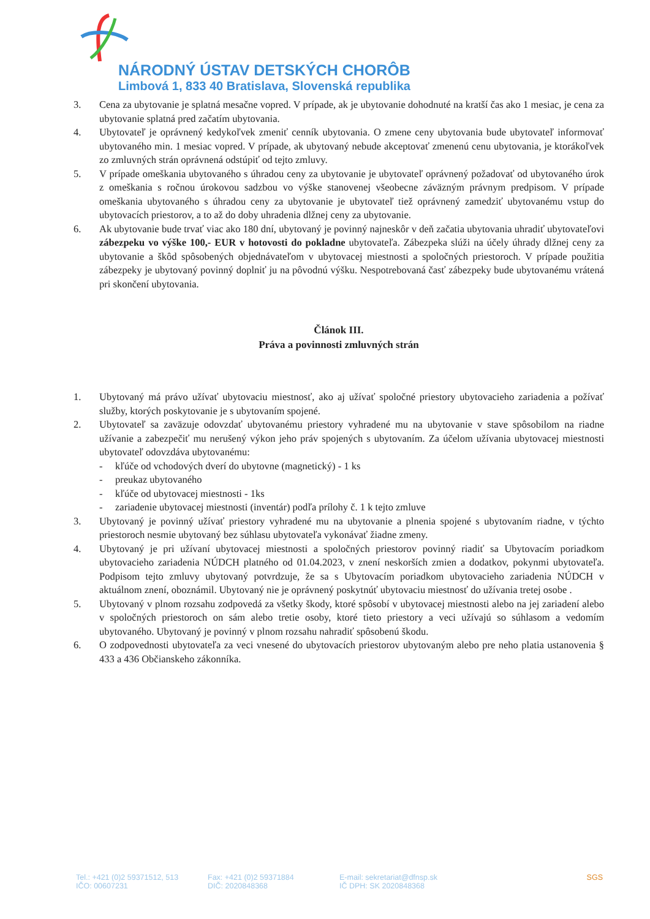NÁRODNÝ ÚSTAV DETSKÝCH CHORÔB
Limbová 1, 833 40 Bratislava, Slovenská republika
3. Cena za ubytovanie je splatná mesačne vopred. V prípade, ak je ubytovanie dohodnuté na kratší čas ako 1 mesiac, je cena za ubytovanie splatná pred začatím ubytovania.
4. Ubytovateľ je oprávnený kedykoľvek zmeniť cenník ubytovania. O zmene ceny ubytovania bude ubytovateľ informovať ubytovaného min. 1 mesiac vopred. V prípade, ak ubytovaný nebude akceptovať zmenenú cenu ubytovania, je ktorákoľvek zo zmluvných strán oprávnená odstúpiť od tejto zmluvy.
5. V prípade omeškania ubytovaného s úhradou ceny za ubytovanie je ubytovateľ oprávnený požadovať od ubytovaného úrok z omeškania s ročnou úrokovou sadzbou vo výške stanovenej všeobecne záväzným právnym predpisom. V prípade omeškania ubytovaného s úhradou ceny za ubytovanie je ubytovateľ tiež oprávnený zamedziť ubytovanému vstup do ubytovacích priestorov, a to až do doby uhradenia dlžnej ceny za ubytovanie.
6. Ak ubytovanie bude trvať viac ako 180 dní, ubytovaný je povinný najneskôr v deň začatia ubytovania uhradiť ubytovateľovi zábezpeku vo výške 100,- EUR v hotovosti do pokladne ubytovateľa. Zábezpeka slúži na účely úhrady dlžnej ceny za ubytovanie a škôd spôsobených objednávateľom v ubytovacej miestnosti a spoločných priestoroch. V prípade použitia zábezpeky je ubytovaný povinný doplniť ju na pôvodnú výšku. Nespotrebovaná časť zábezpeky bude ubytovanému vrátená pri skončení ubytovania.
Článok III.
Práva a povinnosti zmluvných strán
1. Ubytovaný má právo užívať ubytovaciu miestnosť, ako aj užívať spoločné priestory ubytovacieho zariadenia a požívať služby, ktorých poskytovanie je s ubytovaním spojené.
2. Ubytovateľ sa zaväzuje odovzdať ubytovanému priestory vyhradené mu na ubytovanie v stave spôsobilom na riadne užívanie a zabezpečiť mu nerušený výkon jeho práv spojených s ubytovaním. Za účelom užívania ubytovacej miestnosti ubytovateľ odovzdáva ubytovanému:
- kľúče od vchodových dverí do ubytovne (magnetický) - 1 ks
- preukaz ubytovaného
- kľúče od ubytovacej miestnosti - 1ks
- zariadenie ubytovacej miestnosti (inventár) podľa prílohy č. 1 k tejto zmluve
3. Ubytovaný je povinný užívať priestory vyhradené mu na ubytovanie a plnenia spojené s ubytovaním riadne, v týchto priestoroch nesmie ubytovaný bez súhlasu ubytovateľa vykonávať žiadne zmeny.
4. Ubytovaný je pri užívaní ubytovacej miestnosti a spoločných priestorov povinný riadiť sa Ubytovacím poriadkom ubytovacieho zariadenia NÚDCH platného od 01.04.2023, v znení neskorších zmien a dodatkov, pokynmi ubytovateľa. Podpisom tejto zmluvy ubytovaný potvrdzuje, že sa s Ubytovacím poriadkom ubytovacieho zariadenia NÚDCH v aktuálnom znení, oboznámil. Ubytovaný nie je oprávnený poskytnúť ubytovaciu miestnosť do užívania tretej osobe .
5. Ubytovaný v plnom rozsahu zodpovedá za všetky škody, ktoré spôsobí v ubytovacej miestnosti alebo na jej zariadení alebo v spoločných priestoroch on sám alebo tretie osoby, ktoré tieto priestory a veci užívajú so súhlasom a vedomím ubytovaného. Ubytovaný je povinný v plnom rozsahu nahradiť spôsobenú škodu.
6. O zodpovednosti ubytovateľa za veci vnesené do ubytovacích priestorov ubytovaným alebo pre neho platia ustanovenia § 433 a 436 Občianskeho zákonníka.
Tel.: +421 (0)2 59371512, 513
IČO: 00607231
Fax: +421 (0)2 59371884
DIČ: 2020848368
E-mail: sekretariat@dfnsp.sk
IČ DPH: SK 2020848368
SGS